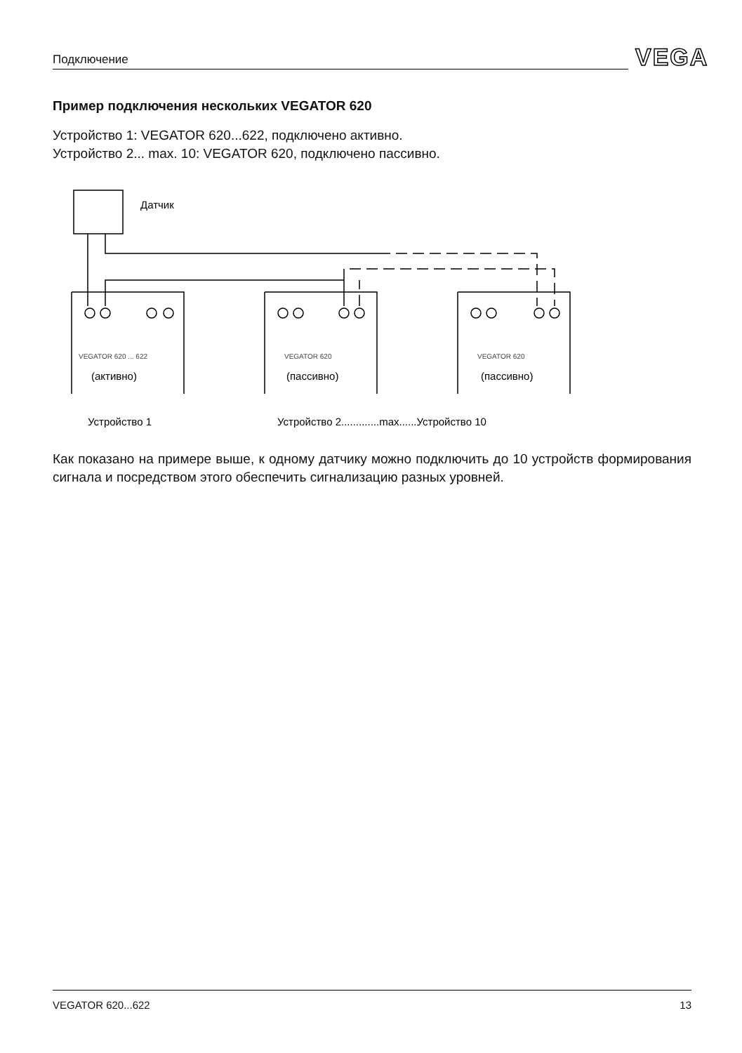Подключение VEGA
Пример подключения нескольких VEGATOR 620
Устройство 1: VEGATOR 620...622, подключено активно.
Устройство 2... max. 10: VEGATOR 620, подключено пассивно.
Датчик
(активно)
(пассивно)
(пассивно)
Устройство 1
Устройство 2.............max......Устройство 10
VEGATOR 620 ... 622
VEGATOR 620
VEGATOR 620
Как показано на примере выше, к одному датчику можно подключить до 10 устройств формирования сигнала и посредством этого обеспечить сигнализацию разных уровней.
VEGATOR 620...622 13